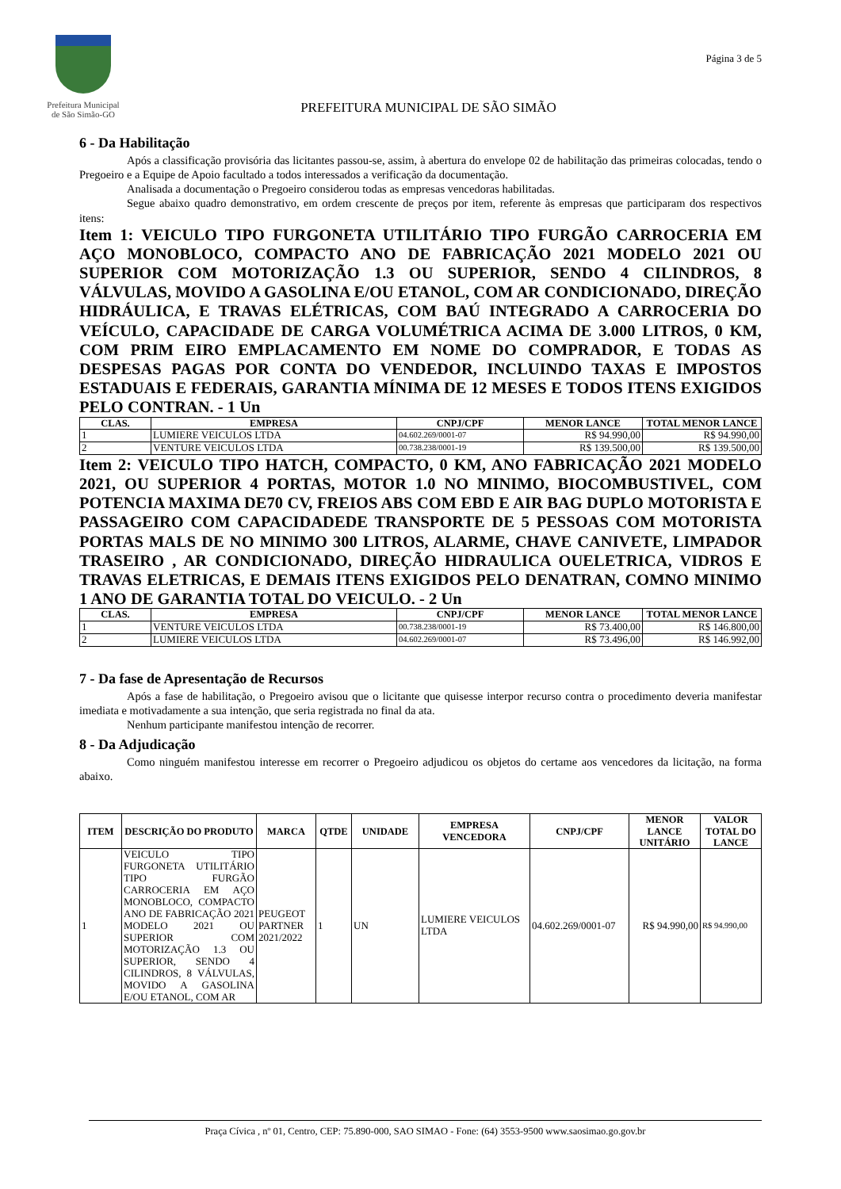Prefeitura Municipal
de São Simão-GO
PREFEITURA MUNICIPAL DE SÃO SIMÃO
Página 3 de 5
6 - Da Habilitação
Após a classificação provisória das licitantes passou-se, assim, à abertura do envelope 02 de habilitação das primeiras colocadas, tendo o Pregoeiro e a Equipe de Apoio facultado a todos interessados a verificação da documentação.
Analisada a documentação o Pregoeiro considerou todas as empresas vencedoras habilitadas.
Segue abaixo quadro demonstrativo, em ordem crescente de preços por item, referente às empresas que participaram dos respectivos itens:
Item 1: VEICULO TIPO FURGONETA UTILITÁRIO TIPO FURGÃO CARROCERIA EM AÇO MONOBLOCO, COMPACTO ANO DE FABRICAÇÃO 2021 MODELO 2021 OU SUPERIOR COM MOTORIZAÇÃO 1.3 OU SUPERIOR, SENDO 4 CILINDROS, 8 VÁLVULAS, MOVIDO A GASOLINA E/OU ETANOL, COM AR CONDICIONADO, DIREÇÃO HIDRÁULICA, E TRAVAS ELÉTRICAS, COM BAÚ INTEGRADO A CARROCERIA DO VEÍCULO, CAPACIDADE DE CARGA VOLUMÉTRICA ACIMA DE 3.000 LITROS, 0 KM, COM PRIM EIRO EMPLACAMENTO EM NOME DO COMPRADOR, E TODAS AS DESPESAS PAGAS POR CONTA DO VENDEDOR, INCLUINDO TAXAS E IMPOSTOS ESTADUAIS E FEDERAIS, GARANTIA MÍNIMA DE 12 MESES E TODOS ITENS EXIGIDOS PELO CONTRAN. - 1 Un
| CLAS. | EMPRESA | CNPJ/CPF | MENOR LANCE | TOTAL MENOR LANCE |
| --- | --- | --- | --- | --- |
| 1 | LUMIERE VEICULOS LTDA | 04.602.269/0001-07 | R$ 94.990,00 | R$ 94.990,00 |
| 2 | VENTURE VEICULOS LTDA | 00.738.238/0001-19 | R$ 139.500,00 | R$ 139.500,00 |
Item 2: VEICULO TIPO HATCH, COMPACTO, 0 KM, ANO FABRICAÇÃO 2021 MODELO 2021, OU SUPERIOR 4 PORTAS, MOTOR 1.0 NO MINIMO, BIOCOMBUSTIVEL, COM POTENCIA MAXIMA DE70 CV, FREIOS ABS COM EBD E AIR BAG DUPLO MOTORISTA E PASSAGEIRO COM CAPACIDADEDE TRANSPORTE DE 5 PESSOAS COM MOTORISTA PORTAS MALS DE NO MINIMO 300 LITROS, ALARME, CHAVE CANIVETE, LIMPADOR TRASEIRO , AR CONDICIONADO, DIREÇÃO HIDRAULICA OUELETRICA, VIDROS E TRAVAS ELETRICAS, E DEMAIS ITENS EXIGIDOS PELO DENATRAN, COMNO MINIMO 1 ANO DE GARANTIA TOTAL DO VEICULO. - 2 Un
| CLAS. | EMPRESA | CNPJ/CPF | MENOR LANCE | TOTAL MENOR LANCE |
| --- | --- | --- | --- | --- |
| 1 | VENTURE VEICULOS LTDA | 00.738.238/0001-19 | R$ 73.400,00 | R$ 146.800,00 |
| 2 | LUMIERE VEICULOS LTDA | 04.602.269/0001-07 | R$ 73.496,00 | R$ 146.992,00 |
7 - Da fase de Apresentação de Recursos
Após a fase de habilitação, o Pregoeiro avisou que o licitante que quisesse interpor recurso contra o procedimento deveria manifestar imediata e motivadamente a sua intenção, que seria registrada no final da ata.
Nenhum participante manifestou intenção de recorrer.
8 - Da Adjudicação
Como ninguém manifestou interesse em recorrer o Pregoeiro adjudicou os objetos do certame aos vencedores da licitação, na forma abaixo.
| ITEM | DESCRIÇÃO DO PRODUTO | MARCA | QTDE | UNIDADE | EMPRESA VENCEDORA | CNPJ/CPF | MENOR LANCE UNITÁRIO | VALOR TOTAL DO LANCE |
| --- | --- | --- | --- | --- | --- | --- | --- | --- |
| 1 | VEICULO TIPO FURGONETA UTILITÁRIO TIPO FURGÃO CARROCERIA EM AÇO MONOBLOCO, COMPACTO ANO DE FABRICAÇÃO 2021 MODELO 2021 OU SUPERIOR COM MOTORIZAÇÃO 1.3 OU SUPERIOR, SENDO 4 CILINDROS, 8 VÁLVULAS, MOVIDO A GASOLINA E/OU ETANOL, COM AR | PEUGEOT PARTNER 2021/2022 | 1 | UN | LUMIERE VEICULOS LTDA | 04.602.269/0001-07 | R$ 94.990,00 | R$ 94.990,00 |
Praça Cívica , nº 01, Centro, CEP: 75.890-000, SAO SIMAO - Fone: (64) 3553-9500 www.saosimao.go.gov.br